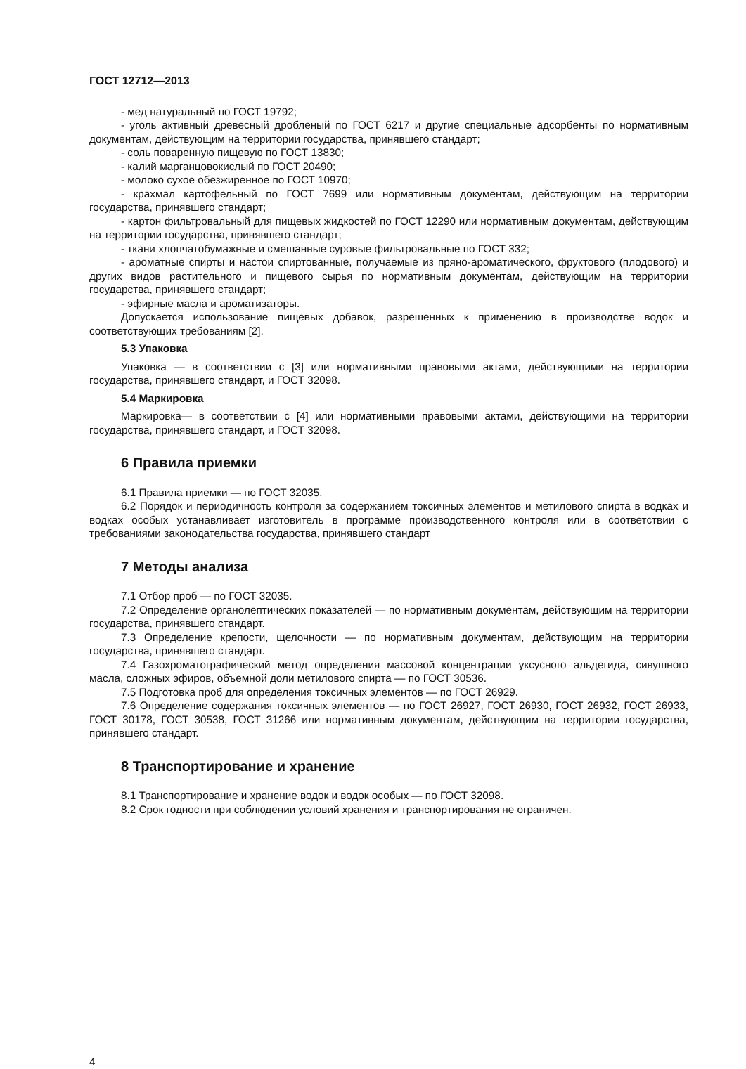ГОСТ 12712—2013
- мед натуральный по ГОСТ 19792;
- уголь активный древесный дробленый по ГОСТ 6217 и другие специальные адсорбенты по нормативным документам, действующим на территории государства, принявшего стандарт;
- соль поваренную пищевую по ГОСТ 13830;
- калий марганцовокислый по ГОСТ 20490;
- молоко сухое обезжиренное по ГОСТ 10970;
- крахмал картофельный по ГОСТ 7699 или нормативным документам, действующим на территории государства, принявшего стандарт;
- картон фильтровальный для пищевых жидкостей по ГОСТ 12290 или нормативным документам, действующим на территории государства, принявшего стандарт;
- ткани хлопчатобумажные и смешанные суровые фильтровальные по ГОСТ 332;
- ароматные спирты и настои спиртованные, получаемые из пряно-ароматического, фруктового (плодового) и других видов растительного и пищевого сырья по нормативным документам, действующим на территории государства, принявшего стандарт;
- эфирные масла и ароматизаторы.
Допускается использование пищевых добавок, разрешенных к применению в производстве водок и соответствующих требованиям [2].
5.3 Упаковка
Упаковка — в соответствии с [3] или нормативными правовыми актами, действующими на территории государства, принявшего стандарт, и ГОСТ 32098.
5.4 Маркировка
Маркировка— в соответствии с [4] или нормативными правовыми актами, действующими на территории государства, принявшего стандарт, и ГОСТ 32098.
6 Правила приемки
6.1 Правила приемки — по ГОСТ 32035.
6.2 Порядок и периодичность контроля за содержанием токсичных элементов и метилового спирта в водках и водках особых устанавливает изготовитель в программе производственного контроля или в соответствии с требованиями законодательства государства, принявшего стандарт
7 Методы анализа
7.1 Отбор проб — по ГОСТ 32035.
7.2 Определение органолептических показателей — по нормативным документам, действующим на территории государства, принявшего стандарт.
7.3 Определение крепости, щелочности — по нормативным документам, действующим на территории государства, принявшего стандарт.
7.4 Газохроматографический метод определения массовой концентрации уксусного альдегида, сивушного масла, сложных эфиров, объемной доли метилового спирта — по ГОСТ 30536.
7.5 Подготовка проб для определения токсичных элементов — по ГОСТ 26929.
7.6 Определение содержания токсичных элементов — по ГОСТ 26927, ГОСТ 26930, ГОСТ 26932, ГОСТ 26933, ГОСТ 30178, ГОСТ 30538, ГОСТ 31266 или нормативным документам, действующим на территории государства, принявшего стандарт.
8 Транспортирование и хранение
8.1 Транспортирование и хранение водок и водок особых — по ГОСТ 32098.
8.2 Срок годности при соблюдении условий хранения и транспортирования не ограничен.
4